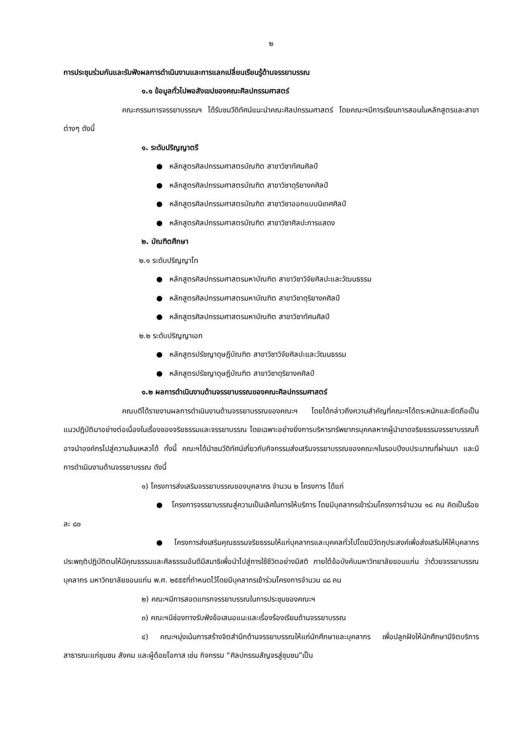๒
การประชุมร่วมกันและรับฟังผลการดำเนินงานและการแลกเปลี่ยนเรียนรู้ด้านจรรยาบรรณ
๑.๑ ข้อมูลทั่วไปพอสังเขปของคณะศิลปกรรมศาสตร์
คณะกรรมการจรรยาบรรณฯ ได้รับชมวีดิทัศน์แนะนำคณะศิลปกรรมศาสตร์ โดยคณะฯมีการเรียนการสอนในหลักสูตรและสาขาต่างๆ ดังนี้
๑. ระดับปริญญาตรี
● หลักสูตรศิลปกรรมศาสตรบัณฑิต สาขาวิชาทัศนศิลป์
● หลักสูตรศิลปกรรมศาสตรบัณฑิต สาขาวิชาดุริยางคศิลป์
● หลักสูตรศิลปกรรมศาสตรบัณฑิต สาขาวิชาออกแบบนิเทศศิลป์
● หลักสูตรศิลปกรรมศาสตรบัณฑิต สาขาวิชาศิลปะการแสดง
๒. บัณฑิตศึกษา
๒.๑ ระดับปริญญาโท
● หลักสูตรศิลปกรรมศาสตรมหาบัณฑิต สาขาวิชาวิจัยศิลปะและวัฒนธรรม
● หลักสูตรศิลปกรรมศาสตรมหาบัณฑิต สาขาวิชาดุริยางคศิลป์
● หลักสูตรศิลปกรรมศาสตรมหาบัณฑิต สาขาวิชาทัศนศิลป์
๒.๒ ระดับปริญญาเอก
● หลักสูตรปรัชญาดุษฎีบัณฑิต สาขาวิชาวิจัยศิลปะและวัฒนธรรม
● หลักสูตรปรัชญาดุษฎีบัณฑิต สาขาวิชาดุริยางคศิลป์
๑.๒ ผลการดำเนินงานด้านจรรยาบรรณของคณะศิลปกรรมศาสตร์
คณบดีได้รายงานผลการดำเนินงานด้านจรรยาบรรณของคณะฯ โดยได้กล่าวถึงความสำคัญที่คณะฯได้ตระหนักและยึดถือเป็นแนวปฏิบัติมาอย่างต่อเนื่องในเรื่องของจริยธรรมและจรรยาบรรณ โดยเฉพาะอย่างยิ่งการบริหารทรัพยากรบุคคลหากผู้นำขาดจริยธรรมจรรยาบรรณก็อาจนำองค์กรไปสู่ความล้มเหลวได้ ทั้งนี้ คณะฯได้นำชมวีดิทัศน์เกี่ยวกับกิจกรรมส่งเสริมจรรยาบรรณของคณะฯในรอบปีงบประมาณที่ผ่านมา และมีการดำเนินงานด้านจรรยาบรรณ ดังนี้
๑) โครงการส่งเสริมจรรยาบรรณของบุคลากร จำนวน ๒ โครงการ ได้แก่
● โครงการจรรยาบรรณสู่ความเป็นเลิศในการให้บริการ โดยมีบุคลากรเข้าร่วมโครงการจำนวน ๑๘ คน คิดเป็นร้อยละ ๘๐
● โครงการส่งเสริมคุณธรรมจริยธรรมให้แก่บุคลากรและบุคคลทั่วไปโดยมีวัตถุประสงค์เพื่อส่งเสริมให้ให้บุคลากรประพฤติปฏิบัติตนให้มีคุณธรรมและศีลธรรมอันดีมีสมาธิเพื่อนำไปสู่การใช้ชีวิตอย่างมีสติ ภายใต้ข้อบังคับมหาวิทยาลัยขอนแก่น ว่าด้วยจรรยาบรรณบุคลากร มหาวิทยาลัยขอนแก่น พ.ศ. ๒๕๕๕ที่กำหนดไว้โดยมีบุคลากรเข้าร่วมโครงการจำนวน ๘๘ คน
๒) คณะฯมีการสอดแทรกจรรยาบรรณในการประชุมของคณะฯ
๓) คณะฯมีช่องทางรับฟังข้อเสนอแนะและเรื่องร้องเรียนด้านจรรยาบรรณ
๔) คณะฯมุ่งเน้นการสร้างจิตสำนึกด้านจรรยาบรรณให้แก่นักศึกษาและบุคลากร เพื่อปลูกฝังให้นักศึกษามีจิตบริการสาธารณะแก่ชุมชน สังคม และผู้ด้อยโอกาส เช่น กิจกรรม “ศิลปกรรมสัญจรสู่ชุมชน”เป็น